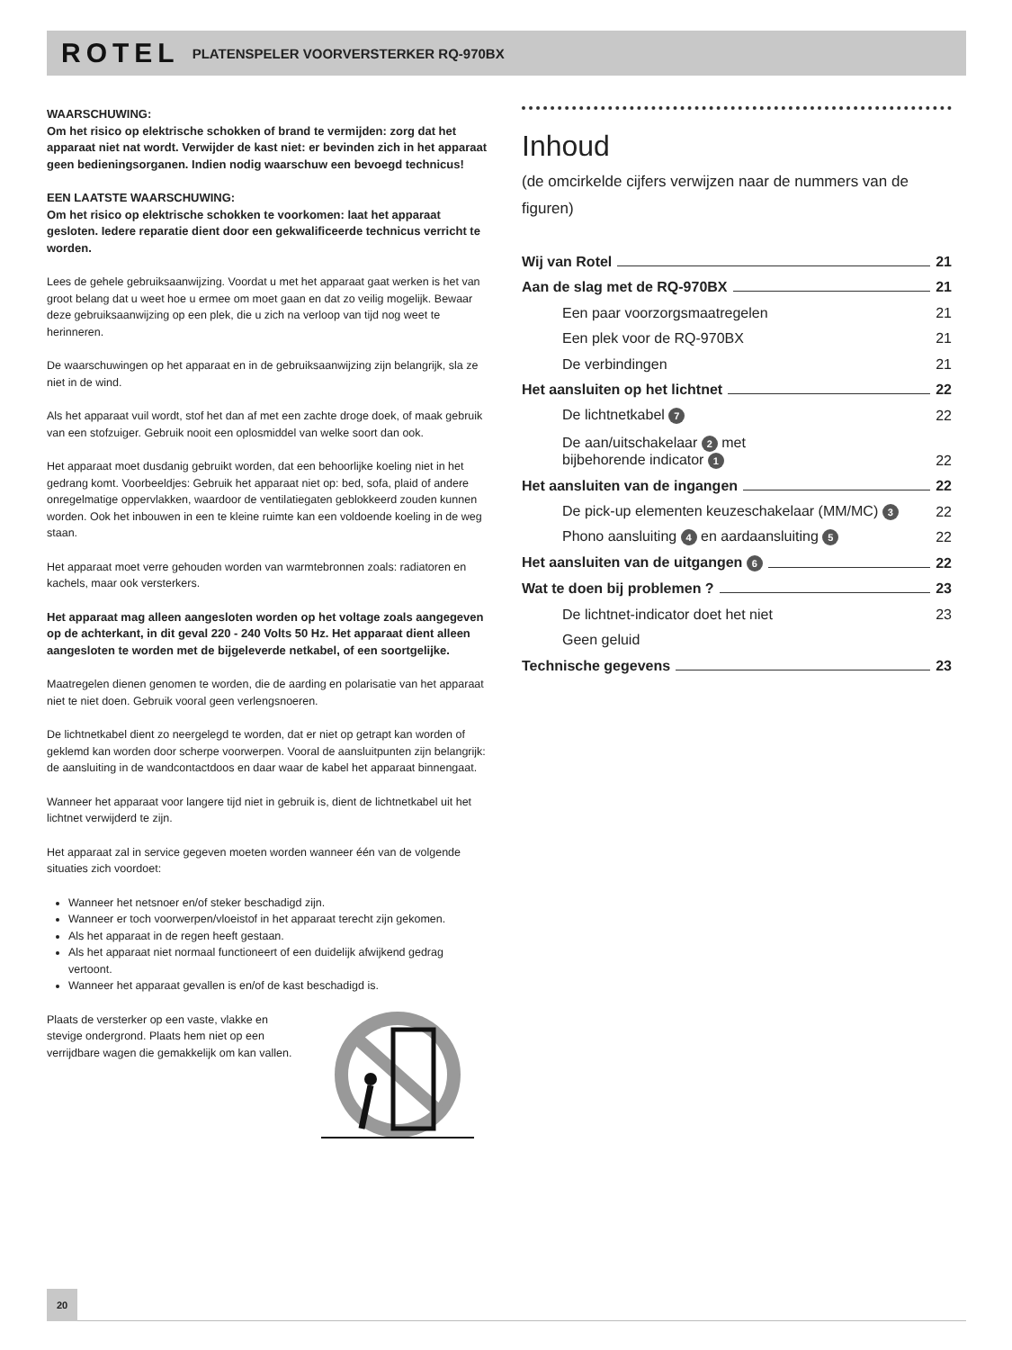ROTEL PLATENSPELER VOORVERSTERKER RQ-970BX
WAARSCHUWING:
Om het risico op elektrische schokken of brand te vermijden: zorg dat het apparaat niet nat wordt. Verwijder de kast niet: er bevinden zich in het apparaat geen bedieningsorganen. Indien nodig waarschuw een bevoegd technicus!
EEN LAATSTE WAARSCHUWING:
Om het risico op elektrische schokken te voorkomen: laat het apparaat gesloten. Iedere reparatie dient door een gekwalificeerde technicus verricht te worden.
Lees de gehele gebruiksaanwijzing. Voordat u met het apparaat gaat werken is het van groot belang dat u weet hoe u ermee om moet gaan en dat zo veilig mogelijk. Bewaar deze gebruiksaanwijzing op een plek, die u zich na verloop van tijd nog weet te herinneren.
De waarschuwingen op het apparaat en in de gebruiksaanwijzing zijn belangrijk, sla ze niet in de wind.
Als het apparaat vuil wordt, stof het dan af met een zachte droge doek, of maak gebruik van een stofzuiger. Gebruik nooit een oplosmiddel van welke soort dan ook.
Het apparaat moet dusdanig gebruikt worden, dat een behoorlijke koeling niet in het gedrang komt. Voorbeeldjes: Gebruik het apparaat niet op: bed, sofa, plaid of andere onregelmatige oppervlakken, waardoor de ventilatiegaten geblokkeerd zouden kunnen worden. Ook het inbouwen in een te kleine ruimte kan een voldoende koeling in de weg staan.
Het apparaat moet verre gehouden worden van warmtebronnen zoals: radiatoren en kachels, maar ook versterkers.
Het apparaat mag alleen aangesloten worden op het voltage zoals aangegeven op de achterkant, in dit geval 220 - 240 Volts 50 Hz. Het apparaat dient alleen aangesloten te worden met de bijgeleverde netkabel, of een soortgelijke.
Maatregelen dienen genomen te worden, die de aarding en polarisatie van het apparaat niet te niet doen. Gebruik vooral geen verlengsnoeren.
De lichtnetkabel dient zo neergelegd te worden, dat er niet op getrapt kan worden of geklemd kan worden door scherpe voorwerpen. Vooral de aansluitpunten zijn belangrijk: de aansluiting in de wandcontactdoos en daar waar de kabel het apparaat binnengaat.
Wanneer het apparaat voor langere tijd niet in gebruik is, dient de lichtnetkabel uit het lichtnet verwijderd te zijn.
Het apparaat zal in service gegeven moeten worden wanneer één van de volgende situaties zich voordoet:
Wanneer het netsnoer en/of steker beschadigd zijn.
Wanneer er toch voorwerpen/vloeistof in het apparaat terecht zijn gekomen.
Als het apparaat in de regen heeft gestaan.
Als het apparaat niet normaal functioneert of een duidelijk afwijkend gedrag vertoont.
Wanneer het apparaat gevallen is en/of de kast beschadigd is.
Plaats de versterker op een vaste, vlakke en stevige ondergrond. Plaats hem niet op een verrijdbare wagen die gemakkelijk om kan vallen.
Inhoud
(de omcirkelde cijfers verwijzen naar de nummers van de figuren)
Wij van Rotel 21
Aan de slag met de RQ-970BX 21
Een paar voorzorgsmaatregelen 21
Een plek voor de RQ-970BX 21
De verbindingen 21
Het aansluiten op het lichtnet 22
De lichtnetkabel 7 22
De aan/uitschakelaar 2 met
bijbehorende indicator 1 22
Het aansluiten van de ingangen 22
De pick-up elementen keuzeschakelaar (MM/MC) 3 22
Phono aansluiting 4 en aardaansluiting 5 22
Het aansluiten van de uitgangen 6 22
Wat te doen bij problemen ? 23
De lichtnet-indicator doet het niet 23
Geen geluid
Technische gegevens 23
20